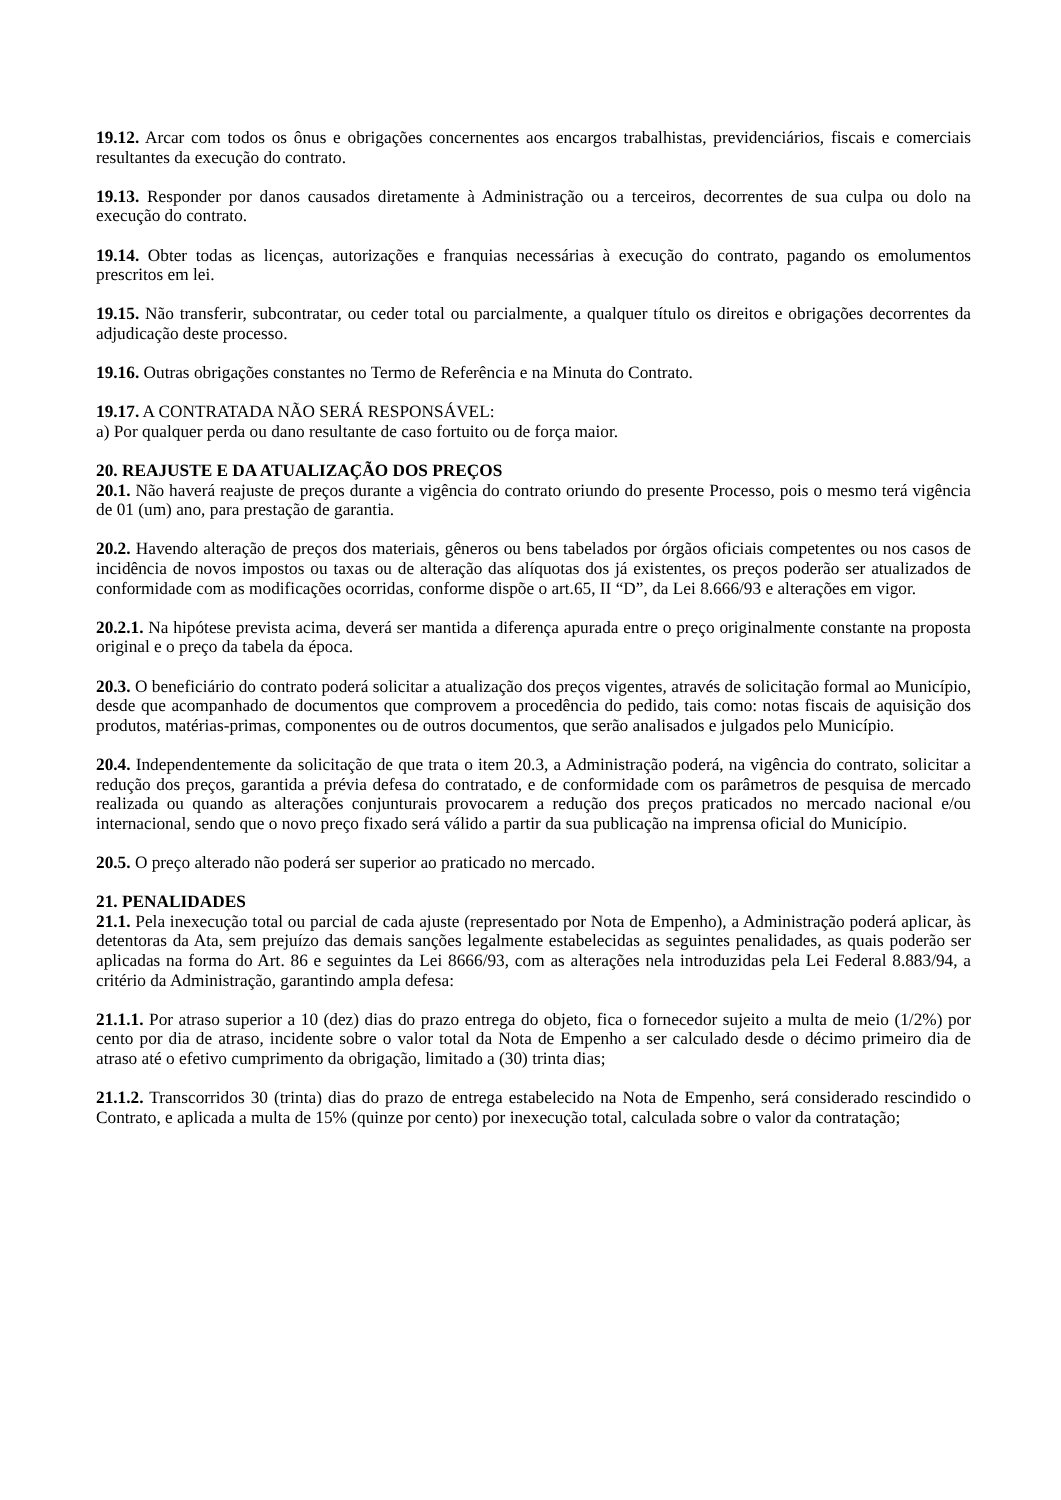19.12. Arcar com todos os ônus e obrigações concernentes aos encargos trabalhistas, previdenciários, fiscais e comerciais resultantes da execução do contrato.
19.13. Responder por danos causados diretamente à Administração ou a terceiros, decorrentes de sua culpa ou dolo na execução do contrato.
19.14. Obter todas as licenças, autorizações e franquias necessárias à execução do contrato, pagando os emolumentos prescritos em lei.
19.15. Não transferir, subcontratar, ou ceder total ou parcialmente, a qualquer título os direitos e obrigações decorrentes da adjudicação deste processo.
19.16. Outras obrigações constantes no Termo de Referência e na Minuta do Contrato.
19.17. A CONTRATADA NÃO SERÁ RESPONSÁVEL:
a) Por qualquer perda ou dano resultante de caso fortuito ou de força maior.
20. REAJUSTE E DA ATUALIZAÇÃO DOS PREÇOS
20.1. Não haverá reajuste de preços durante a vigência do contrato oriundo do presente Processo, pois o mesmo terá vigência de 01 (um) ano, para prestação de garantia.
20.2. Havendo alteração de preços dos materiais, gêneros ou bens tabelados por órgãos oficiais competentes ou nos casos de incidência de novos impostos ou taxas ou de alteração das alíquotas dos já existentes, os preços poderão ser atualizados de conformidade com as modificações ocorridas, conforme dispõe o art.65, II “D”, da Lei 8.666/93 e alterações em vigor.
20.2.1. Na hipótese prevista acima, deverá ser mantida a diferença apurada entre o preço originalmente constante na proposta original e o preço da tabela da época.
20.3. O beneficiário do contrato poderá solicitar a atualização dos preços vigentes, através de solicitação formal ao Município, desde que acompanhado de documentos que comprovem a procedência do pedido, tais como: notas fiscais de aquisição dos produtos, matérias-primas, componentes ou de outros documentos, que serão analisados e julgados pelo Município.
20.4. Independentemente da solicitação de que trata o item 20.3, a Administração poderá, na vigência do contrato, solicitar a redução dos preços, garantida a prévia defesa do contratado, e de conformidade com os parâmetros de pesquisa de mercado realizada ou quando as alterações conjunturais provocarem a redução dos preços praticados no mercado nacional e/ou internacional, sendo que o novo preço fixado será válido a partir da sua publicação na imprensa oficial do Município.
20.5. O preço alterado não poderá ser superior ao praticado no mercado.
21. PENALIDADES
21.1. Pela inexecução total ou parcial de cada ajuste (representado por Nota de Empenho), a Administração poderá aplicar, às detentoras da Ata, sem prejuízo das demais sanções legalmente estabelecidas as seguintes penalidades, as quais poderão ser aplicadas na forma do Art. 86 e seguintes da Lei 8666/93, com as alterações nela introduzidas pela Lei Federal 8.883/94, a critério da Administração, garantindo ampla defesa:
21.1.1. Por atraso superior a 10 (dez) dias do prazo entrega do objeto, fica o fornecedor sujeito a multa de meio (1/2%) por cento por dia de atraso, incidente sobre o valor total da Nota de Empenho a ser calculado desde o décimo primeiro dia de atraso até o efetivo cumprimento da obrigação, limitado a (30) trinta dias;
21.1.2. Transcorridos 30 (trinta) dias do prazo de entrega estabelecido na Nota de Empenho, será considerado rescindido o Contrato, e aplicada a multa de 15% (quinze por cento) por inexecução total, calculada sobre o valor da contratação;